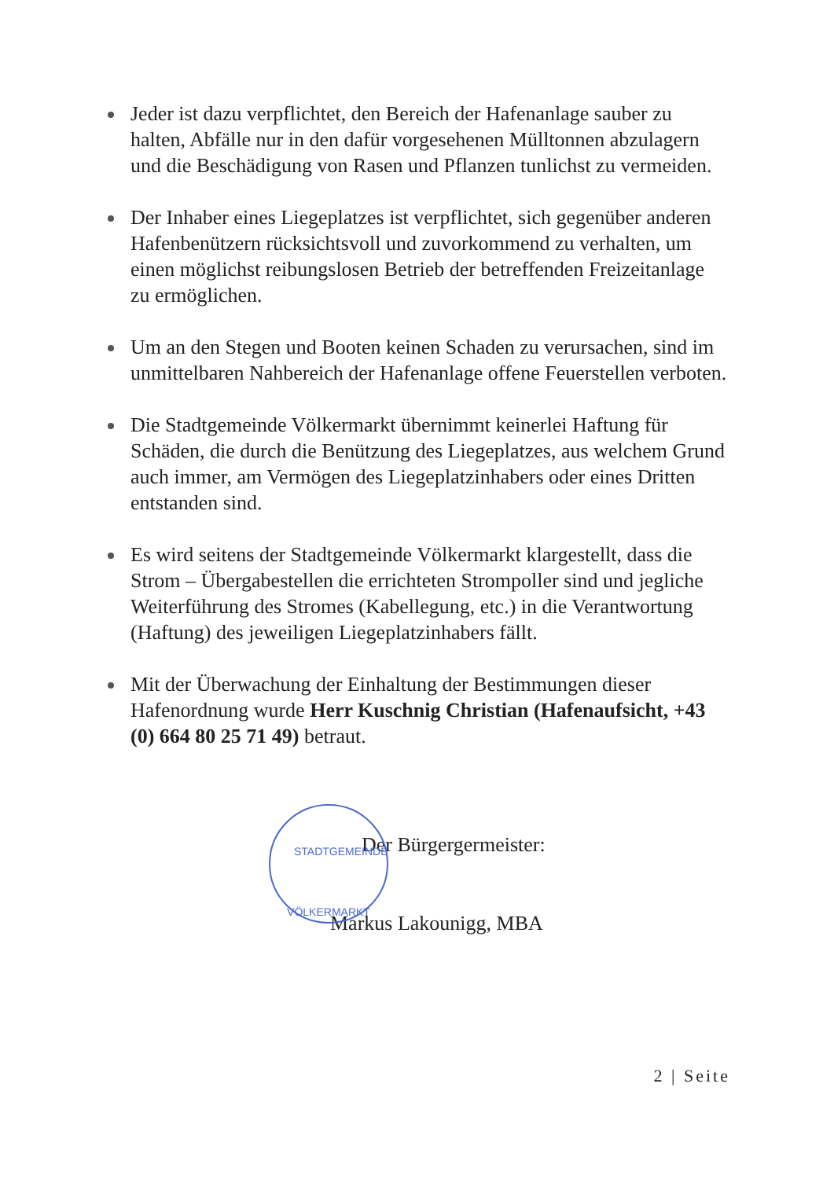Jeder ist dazu verpflichtet, den Bereich der Hafenanlage sauber zu halten, Abfälle nur in den dafür vorgesehenen Mülltonnen abzulagern und die Beschädigung von Rasen und Pflanzen tunlichst zu vermeiden.
Der Inhaber eines Liegeplatzes ist verpflichtet, sich gegenüber anderen Hafenbenützern rücksichtsvoll und zuvorkommend zu verhalten, um einen möglichst reibungslosen Betrieb der betreffenden Freizeitanlage zu ermöglichen.
Um an den Stegen und Booten keinen Schaden zu verursachen, sind im unmittelbaren Nahbereich der Hafenanlage offene Feuerstellen verboten.
Die Stadtgemeinde Völkermarkt übernimmt keinerlei Haftung für Schäden, die durch die Benützung des Liegeplatzes, aus welchem Grund auch immer, am Vermögen des Liegeplatzinhabers oder eines Dritten entstanden sind.
Es wird seitens der Stadtgemeinde Völkermarkt klargestellt, dass die Strom – Übergabestellen die errichteten Strompoller sind und jegliche Weiterführung des Stromes (Kabellegung, etc.) in die Verantwortung (Haftung) des jeweiligen Liegeplatzinhabers fällt.
Mit der Überwachung der Einhaltung der Bestimmungen dieser Hafenordnung wurde Herr Kuschnig Christian (Hafenaufsicht, +43 (0) 664 80 25 71 49) betraut.
STADTGEMEINDE
VÖLKERMARKT
Der Bürgergermeister:
Markus Lakounigg, MBA
2 | Seite